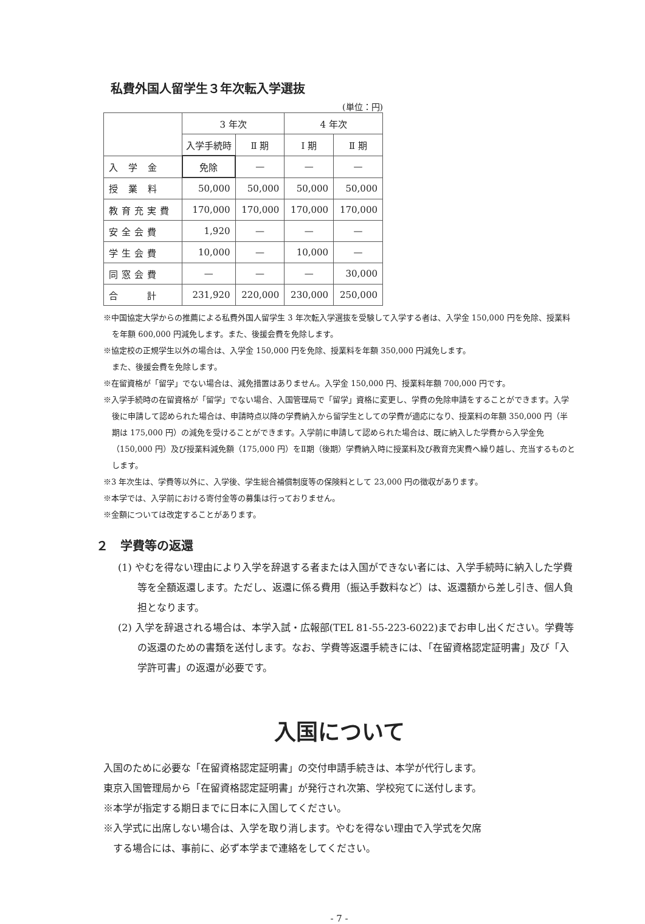私費外国人留学生３年次転入学選抜
(単位：円)
| | 3 年次 | | 4 年次 | |
| --- | --- | --- | --- | --- |
| | 入学手続時 | Ⅱ 期 | Ⅰ 期 | Ⅱ 期 |
| 入 学 金 | 免除 | — | — | — |
| 授 業 料 | 50,000 | 50,000 | 50,000 | 50,000 |
| 教育充実費 | 170,000 | 170,000 | 170,000 | 170,000 |
| 安全会費 | 1,920 | — | — | — |
| 学生会費 | 10,000 | — | 10,000 | — |
| 同窓会費 | — | — | — | 30,000 |
| 合 計 | 231,920 | 220,000 | 230,000 | 250,000 |
※中国協定大学からの推薦による私費外国人留学生 3 年次転入学選抜を受験して入学する者は、入学金 150,000 円を免除、授業料を年額 600,000 円減免します。また、後援会費を免除します。
※協定校の正規学生以外の場合は、入学金 150,000 円を免除、授業料を年額 350,000 円減免します。
また、後援会費を免除します。
※在留資格が「留学」でない場合は、減免措置はありません。入学金 150,000 円、授業料年額 700,000 円です。
※入学手続時の在留資格が「留学」でない場合、入国管理局で「留学」資格に変更し、学費の免除申請をすることができます。入学後に申請して認められた場合は、申請時点以降の学費納入から留学生としての学費が適応になり、授業料の年額 350,000 円（半期は 175,000 円）の減免を受けることができます。入学前に申請して認められた場合は、既に納入した学費から入学金免（150,000 円）及び授業料減免額（175,000 円）をⅡ期（後期）学費納入時に授業料及び教育充実費へ繰り越し、充当するものとします。
※3 年次生は、学費等以外に、入学後、学生総合補償制度等の保険料として 23,000 円の徴収があります。
※本学では、入学前における寄付金等の募集は行っておりません。
※金額については改定することがあります。
２　学費等の返還
(1) やむを得ない理由により入学を辞退する者または入国ができない者には、入学手続時に納入した学費等を全額返還します。ただし、返還に係る費用（振込手数料など）は、返還額から差し引き、個人負担となります。
(2) 入学を辞退される場合は、本学入試・広報部(TEL 81-55-223-6022)までお申し出ください。学費等の返還のための書類を送付します。なお、学費等返還手続きには、「在留資格認定証明書」及び「入学許可書」の返還が必要です。
入国について
入国のために必要な「在留資格認定証明書」の交付申請手続きは、本学が代行します。
東京入国管理局から「在留資格認定証明書」が発行され次第、学校宛てに送付します。
※本学が指定する期日までに日本に入国してください。
※入学式に出席しない場合は、入学を取り消します。やむを得ない理由で入学式を欠席
　する場合には、事前に、必ず本学まで連絡をしてください。
- 7 -